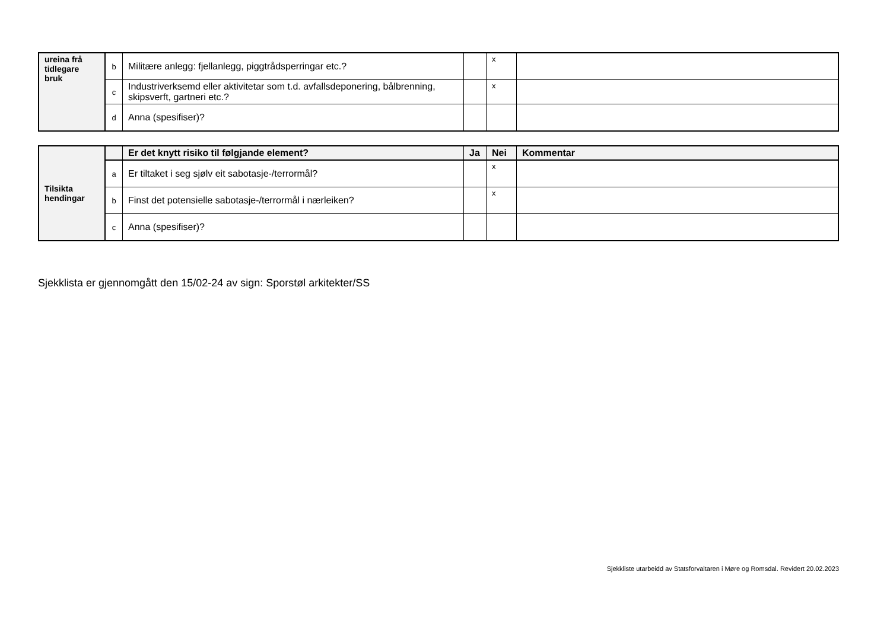| ureina frå tidlegare bruk | b | Militære anlegg: fjellanlegg, piggtrådsperringar etc.? | | x | |
| | c | Industriverksemd eller aktivitetar som t.d. avfallsdeponering, bålbrenning, skipsverft, gartneri etc.? | | x | |
| | d | Anna (spesifiser)? | | | |
| Tilsikta hendingar | | Er det knytt risiko til følgjande element? | Ja | Nei | Kommentar |
| | a | Er tiltaket i seg sjølv eit sabotasje-/terrormål? | | x | |
| | b | Finst det potensielle sabotasje-/terrormål i nærleiken? | | x | |
| | c | Anna (spesifiser)? | | | |
Sjekklista er gjennomgått den 15/02-24 av sign: Sporstøl arkitekter/SS
Sjekkliste utarbeidd av Statsforvaltaren i Møre og Romsdal. Revidert 20.02.2023